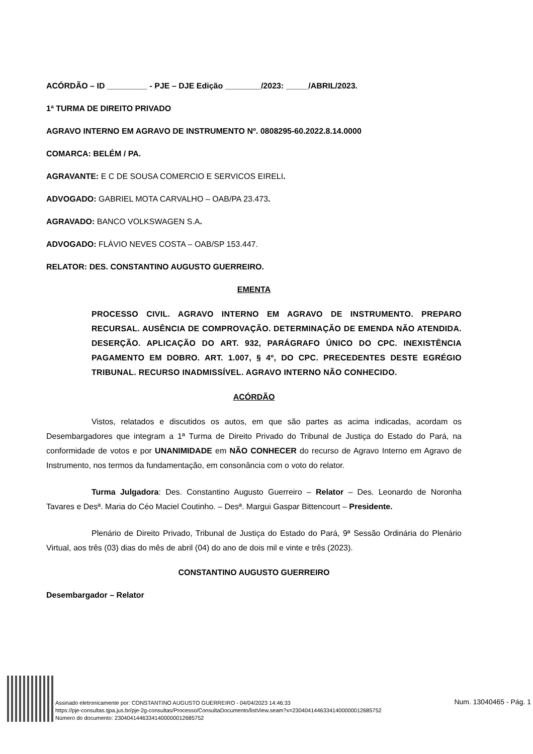ACÓRDÃO – ID _________ - PJE – DJE Edição ________/2023: _____/ABRIL/2023.
1ª TURMA DE DIREITO PRIVADO
AGRAVO INTERNO EM AGRAVO DE INSTRUMENTO Nº. 0808295-60.2022.8.14.0000
COMARCA: BELÉM / PA.
AGRAVANTE: E C DE SOUSA COMERCIO E SERVICOS EIRELI.
ADVOGADO: GABRIEL MOTA CARVALHO – OAB/PA 23.473.
AGRAVADO: BANCO VOLKSWAGEN S.A.
ADVOGADO: FLÁVIO NEVES COSTA – OAB/SP 153.447.
RELATOR: DES. CONSTANTINO AUGUSTO GUERREIRO.
EMENTA
PROCESSO CIVIL. AGRAVO INTERNO EM AGRAVO DE INSTRUMENTO. PREPARO RECURSAL. AUSÊNCIA DE COMPROVAÇÃO. DETERMINAÇÃO DE EMENDA NÃO ATENDIDA. DESERÇÃO. APLICAÇÃO DO ART. 932, PARÁGRAFO ÚNICO DO CPC. INEXISTÊNCIA PAGAMENTO EM DOBRO. ART. 1.007, § 4º, DO CPC. PRECEDENTES DESTE EGRÉGIO TRIBUNAL. RECURSO INADMISSÍVEL. AGRAVO INTERNO NÃO CONHECIDO.
ACÓRDÃO
Vistos, relatados e discutidos os autos, em que são partes as acima indicadas, acordam os Desembargadores que integram a 1ª Turma de Direito Privado do Tribunal de Justiça do Estado do Pará, na conformidade de votos e por UNANIMIDADE em NÃO CONHECER do recurso de Agravo Interno em Agravo de Instrumento, nos termos da fundamentação, em consonância com o voto do relator.
Turma Julgadora: Des. Constantino Augusto Guerreiro – Relator – Des. Leonardo de Noronha Tavares e Desª. Maria do Céo Maciel Coutinho. – Desª. Margui Gaspar Bittencourt – Presidente.
Plenário de Direito Privado, Tribunal de Justiça do Estado do Pará, 9ª Sessão Ordinária do Plenário Virtual, aos três (03) dias do mês de abril (04) do ano de dois mil e vinte e três (2023).
CONSTANTINO AUGUSTO GUERREIRO
Desembargador – Relator
Assinado eletronicamente por: CONSTANTINO AUGUSTO GUERREIRO - 04/04/2023 14:46:33
https://pje-consultas.tjpa.jus.br/pje-2g-consultas/Processo/ConsultaDocumento/listView.seam?x=23040414463341400000012685752
Número do documento: 23040414463341400000012685752
Num. 13040465 - Pág. 1